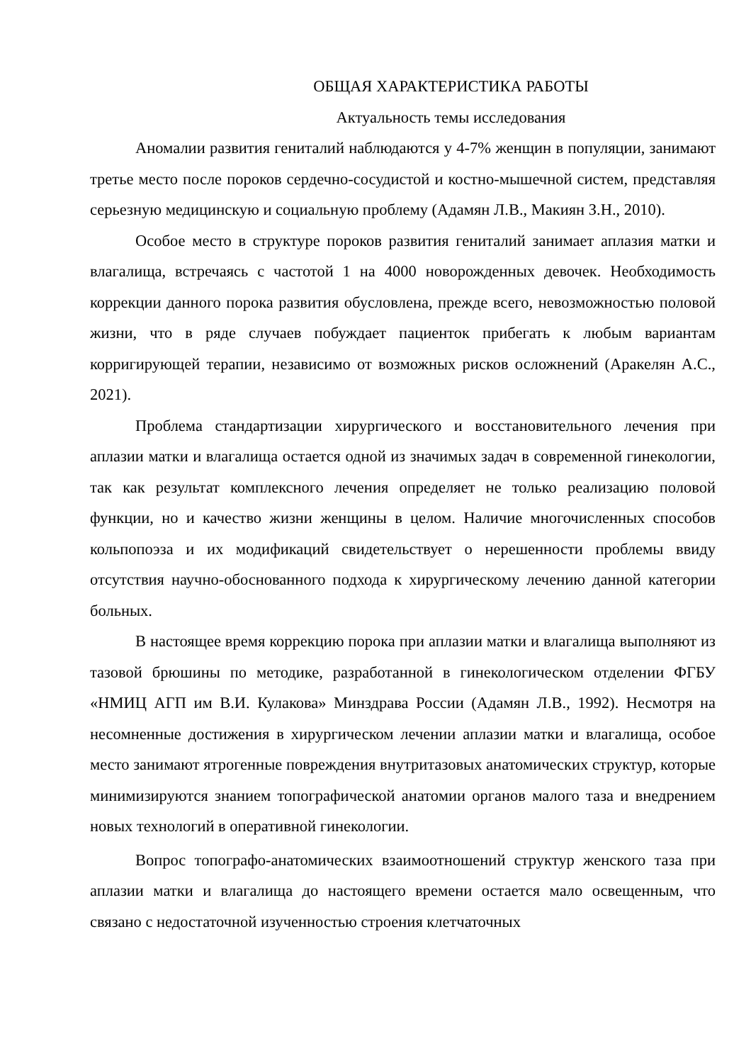ОБЩАЯ ХАРАКТЕРИСТИКА РАБОТЫ
Актуальность темы исследования
Аномалии развития гениталий наблюдаются у 4-7% женщин в популяции, занимают третье место после пороков сердечно-сосудистой и костно-мышечной систем, представляя серьезную медицинскую и социальную проблему (Адамян Л.В., Макиян З.Н., 2010).
Особое место в структуре пороков развития гениталий занимает аплазия матки и влагалища, встречаясь с частотой 1 на 4000 новорожденных девочек. Необходимость коррекции данного порока развития обусловлена, прежде всего, невозможностью половой жизни, что в ряде случаев побуждает пациенток прибегать к любым вариантам корригирующей терапии, независимо от возможных рисков осложнений (Аракелян А.С., 2021).
Проблема стандартизации хирургического и восстановительного лечения при аплазии матки и влагалища остается одной из значимых задач в современной гинекологии, так как результат комплексного лечения определяет не только реализацию половой функции, но и качество жизни женщины в целом. Наличие многочисленных способов кольпопоэза и их модификаций свидетельствует о нерешенности проблемы ввиду отсутствия научно-обоснованного подхода к хирургическому лечению данной категории больных.
В настоящее время коррекцию порока при аплазии матки и влагалища выполняют из тазовой брюшины по методике, разработанной в гинекологическом отделении ФГБУ «НМИЦ АГП им В.И. Кулакова» Минздрава России (Адамян Л.В., 1992). Несмотря на несомненные достижения в хирургическом лечении аплазии матки и влагалища, особое место занимают ятрогенные повреждения внутритазовых анатомических структур, которые минимизируются знанием топографической анатомии органов малого таза и внедрением новых технологий в оперативной гинекологии.
Вопрос топографо-анатомических взаимоотношений структур женского таза при аплазии матки и влагалища до настоящего времени остается мало освещенным, что связано с недостаточной изученностью строения клетчаточных